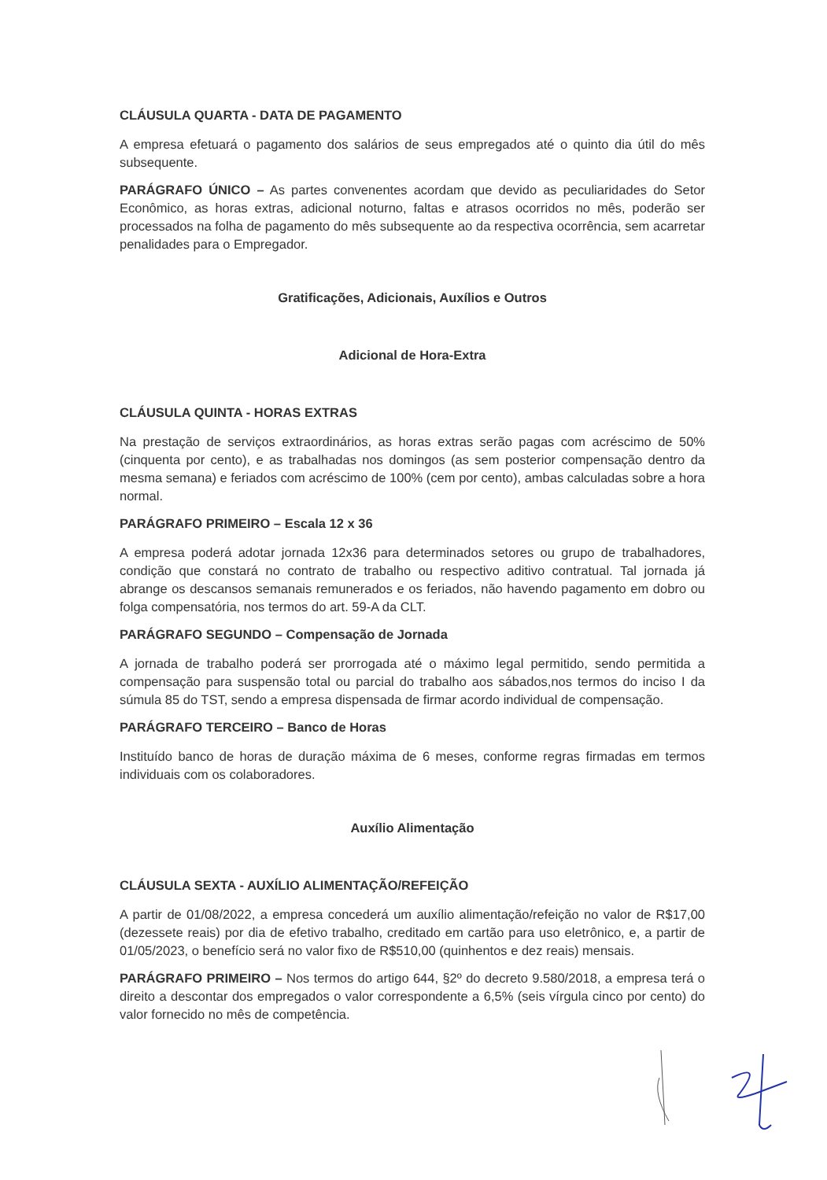CLÁUSULA QUARTA - DATA DE PAGAMENTO
A empresa efetuará o pagamento dos salários de seus empregados até o quinto dia útil do mês subsequente.
PARÁGRAFO ÚNICO – As partes convenentes acordam que devido as peculiaridades do Setor Econômico, as horas extras, adicional noturno, faltas e atrasos ocorridos no mês, poderão ser processados na folha de pagamento do mês subsequente ao da respectiva ocorrência, sem acarretar penalidades para o Empregador.
Gratificações, Adicionais, Auxílios e Outros
Adicional de Hora-Extra
CLÁUSULA QUINTA - HORAS EXTRAS
Na prestação de serviços extraordinários, as horas extras serão pagas com acréscimo de 50% (cinquenta por cento), e as trabalhadas nos domingos (as sem posterior compensação dentro da mesma semana) e feriados com acréscimo de 100% (cem por cento), ambas calculadas sobre a hora normal.
PARÁGRAFO PRIMEIRO – Escala 12 x 36
A empresa poderá adotar jornada 12x36 para determinados setores ou grupo de trabalhadores, condição que constará no contrato de trabalho ou respectivo aditivo contratual. Tal jornada já abrange os descansos semanais remunerados e os feriados, não havendo pagamento em dobro ou folga compensatória, nos termos do art. 59-A da CLT.
PARÁGRAFO SEGUNDO – Compensação de Jornada
A jornada de trabalho poderá ser prorrogada até o máximo legal permitido, sendo permitida a compensação para suspensão total ou parcial do trabalho aos sábados,nos termos do inciso I da súmula 85 do TST, sendo a empresa dispensada de firmar acordo individual de compensação.
PARÁGRAFO TERCEIRO – Banco de Horas
Instituído banco de horas de duração máxima de 6 meses, conforme regras firmadas em termos individuais com os colaboradores.
Auxílio Alimentação
CLÁUSULA SEXTA - AUXÍLIO ALIMENTAÇÃO/REFEIÇÃO
A partir de 01/08/2022, a empresa concederá um auxílio alimentação/refeição no valor de R$17,00 (dezessete reais) por dia de efetivo trabalho, creditado em cartão para uso eletrônico, e, a partir de 01/05/2023, o benefício será no valor fixo de R$510,00 (quinhentos e dez reais) mensais.
PARÁGRAFO PRIMEIRO – Nos termos do artigo 644, §2º do decreto 9.580/2018, a empresa terá o direito a descontar dos empregados o valor correspondente a 6,5% (seis vírgula cinco por cento) do valor fornecido no mês de competência.